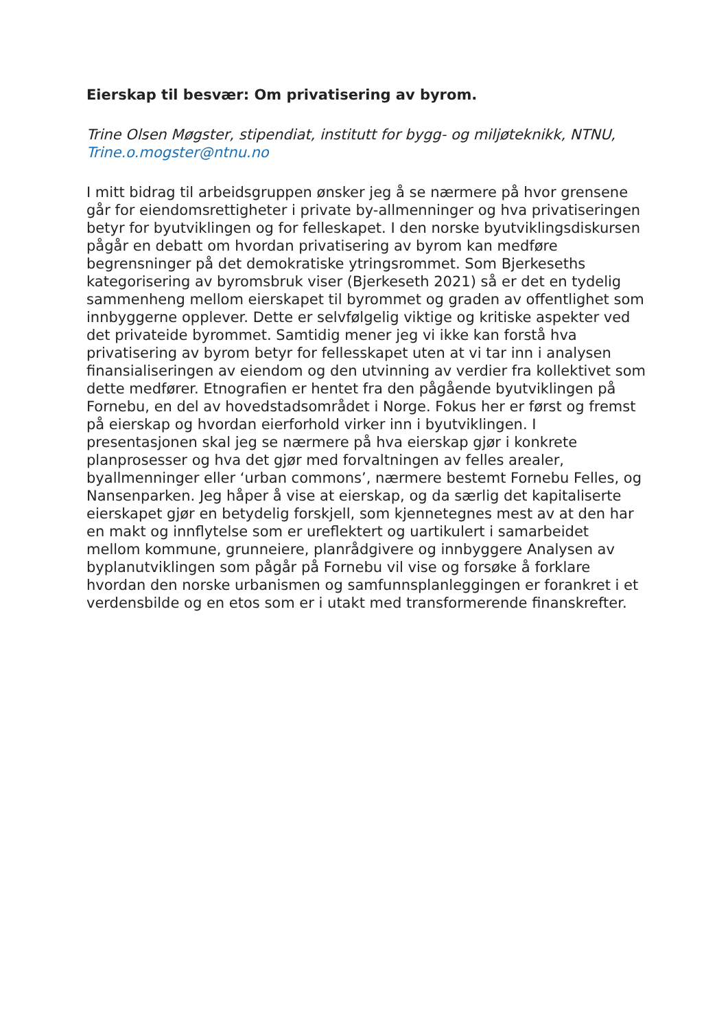Eierskap til besvær: Om privatisering av byrom.
Trine Olsen Møgster, stipendiat, institutt for bygg- og miljøteknikk, NTNU, Trine.o.mogster@ntnu.no
I mitt bidrag til arbeidsgruppen ønsker jeg å se nærmere på hvor grensene går for eiendomsrettigheter i private by-allmenninger og hva privatiseringen betyr for byutviklingen og for felleskapet. I den norske byutviklingsdiskursen pågår en debatt om hvordan privatisering av byrom kan medføre begrensninger på det demokratiske ytringsrommet. Som Bjerkeseths kategorisering av byromsbruk viser (Bjerkeseth 2021) så er det en tydelig sammenheng mellom eierskapet til byrommet og graden av offentlighet som innbyggerne opplever. Dette er selvfølgelig viktige og kritiske aspekter ved det privateide byrommet. Samtidig mener jeg vi ikke kan forstå hva privatisering av byrom betyr for fellesskapet uten at vi tar inn i analysen finansialiseringen av eiendom og den utvinning av verdier fra kollektivet som dette medfører. Etnografien er hentet fra den pågående byutviklingen på Fornebu, en del av hovedstadsområdet i Norge. Fokus her er først og fremst på eierskap og hvordan eierforhold virker inn i byutviklingen. I presentasjonen skal jeg se nærmere på hva eierskap gjør i konkrete planprosesser og hva det gjør med forvaltningen av felles arealer, byallmenninger eller ‘urban commons’, nærmere bestemt Fornebu Felles, og Nansenparken. Jeg håper å vise at eierskap, og da særlig det kapitaliserte eierskapet gjør en betydelig forskjell, som kjennetegnes mest av at den har en makt og innflytelse som er ureflektert og uartikulert i samarbeidet mellom kommune, grunneiere, planrådgivere og innbyggere Analysen av byplanutviklingen som pågår på Fornebu vil vise og forsøke å forklare hvordan den norske urbanismen og samfunnsplanleggingen er forankret i et verdensbilde og en etos som er i utakt med transformerende finanskrefter.